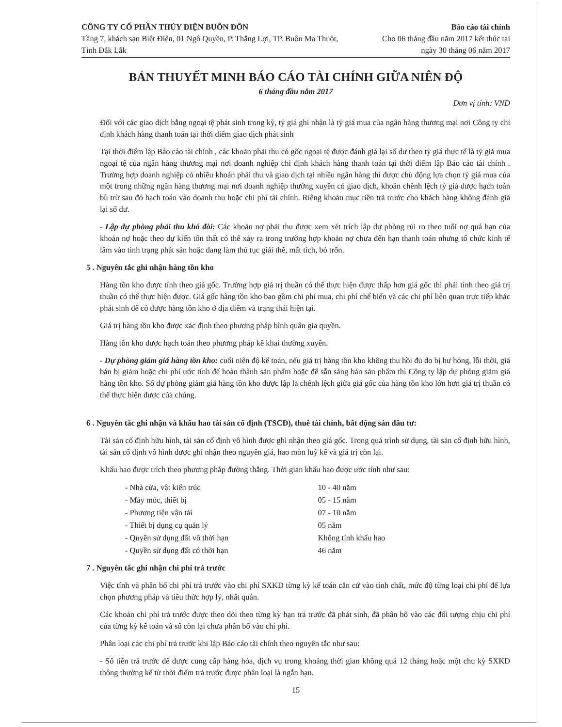CÔNG TY CỔ PHẦN THỦY ĐIỆN BUÔN ĐÔN
Tầng 7, khách sạn Biệt Điện, 01 Ngô Quyền, P. Thắng Lợi, TP. Buôn Ma Thuột, Tỉnh Đắk Lắk
Báo cáo tài chính
Cho 06 tháng đầu năm 2017 kết thúc tại ngày 30 tháng 06 năm 2017
BẢN THUYẾT MINH BÁO CÁO TÀI CHÍNH GIỮA NIÊN ĐỘ
6 tháng đầu năm 2017
Đơn vị tính: VND
Đối với các giao dịch bằng ngoại tệ phát sinh trong kỳ, tỷ giá ghi nhận là tỷ giá mua của ngân hàng thương mại nơi Công ty chỉ định khách hàng thanh toán tại thời điểm giao dịch phát sinh
Tại thời điểm lập Báo cáo tài chính , các khoản phải thu có gốc ngoại tệ được đánh giá lại số dư theo tỷ giá thực tế là tỷ giá mua ngoại tệ của ngân hàng thương mại nơi doanh nghiệp chỉ định khách hàng thanh toán tại thời điểm lập Báo cáo tài chính . Trường hợp doanh nghiệp có nhiều khoản phải thu và giao dịch tại nhiều ngân hàng thì được chủ động lựa chọn tỷ giá mua của một trong những ngân hàng thương mại nơi doanh nghiệp thường xuyên có giao dịch, khoản chênh lệch tỷ giá được hạch toán bù trừ sau đó hạch toán vào doanh thu hoặc chi phí tài chính. Riêng khoản mục tiền trả trước cho khách hàng không đánh giá lại số dư.
- Lập dự phòng phải thu khó đòi: Các khoản nợ phải thu được xem xét trích lập dự phòng rủi ro theo tuổi nợ quá hạn của khoản nợ hoặc theo dự kiến tổn thất có thể xảy ra trong trường hợp khoản nợ chưa đến hạn thanh toán nhưng tổ chức kinh tế lâm vào tình trạng phát sản hoặc đang làm thủ tục giải thể, mất tích, bỏ trốn.
5 . Nguyên tắc ghi nhận hàng tồn kho
Hàng tồn kho được tính theo giá gốc. Trường hợp giá trị thuần có thể thực hiện được thấp hơn giá gốc thì phải tính theo giá trị thuần có thể thực hiện được. Giá gốc hàng tồn kho bao gồm chi phí mua, chi phí chế biến và các chi phí liên quan trực tiếp khác phát sinh để có được hàng tồn kho ở địa điểm và trạng thái hiện tại.
Giá trị hàng tồn kho được xác định theo phương pháp bình quân gia quyền.
Hàng tồn kho được hạch toán theo phương pháp kê khai thường xuyên.
- Dự phòng giảm giá hàng tồn kho: cuối niên độ kế toán, nếu giá trị hàng tồn kho không thu hồi đủ do bị hư hỏng, lỗi thời, giá bán bị giảm hoặc chi phí ước tính để hoàn thành sản phẩm hoặc để sẵn sàng bán sản phẩm thì Công ty lập dự phòng giảm giá hàng tồn kho. Số dự phòng giảm giá hàng tồn kho được lập là chênh lệch giữa giá gốc của hàng tồn kho lớn hơn giá trị thuần có thể thực hiện được của chúng.
6 . Nguyên tắc ghi nhận và khấu hao tài sản cố định (TSCĐ), thuê tài chính, bất động sản đầu tư:
Tài sản cố định hữu hình, tài sản cố định vô hình được ghi nhận theo giá gốc. Trong quá trình sử dụng, tài sản cố định hữu hình, tài sản cố định vô hình được ghi nhận theo nguyên giá, hao mòn luỹ kế và giá trị còn lại.
Khấu hao được trích theo phương pháp đường thẳng. Thời gian khấu hao được ước tính như sau:
| - Nhà cửa, vật kiến trúc | 10 - 40 năm |
| - Máy móc, thiết bị | 05 - 15 năm |
| - Phương tiện vận tải | 07 - 10 năm |
| - Thiết bị dụng cụ quản lý | 05 năm |
| - Quyền sử dụng đất vô thời hạn | Không tính khấu hao |
| - Quyền sử dụng đất có thời hạn | 46 năm |
7 . Nguyên tắc ghi nhận chi phí trả trước
Việc tính và phân bổ chi phí trả trước vào chi phí SXKD từng kỳ kế toán căn cứ vào tính chất, mức độ từng loại chi phí để lựa chọn phương pháp và tiêu thức hợp lý, nhất quán.
Các khoản chi phí trả trước được theo dõi theo từng kỳ hạn trả trước đã phát sinh, đã phân bổ vào các đối tượng chịu chi phí của từng kỳ kế toán và số còn lại chưa phân bổ vào chi phí.
Phân loại các chi phí trả trước khi lập Báo cáo tài chính theo nguyên tắc như sau:
- Số tiền trả trước để được cung cấp hàng hóa, dịch vụ trong khoảng thời gian không quá 12 tháng hoặc một chu kỳ SXKD thông thường kể từ thời điểm trả trước được phân loại là ngắn hạn.
15